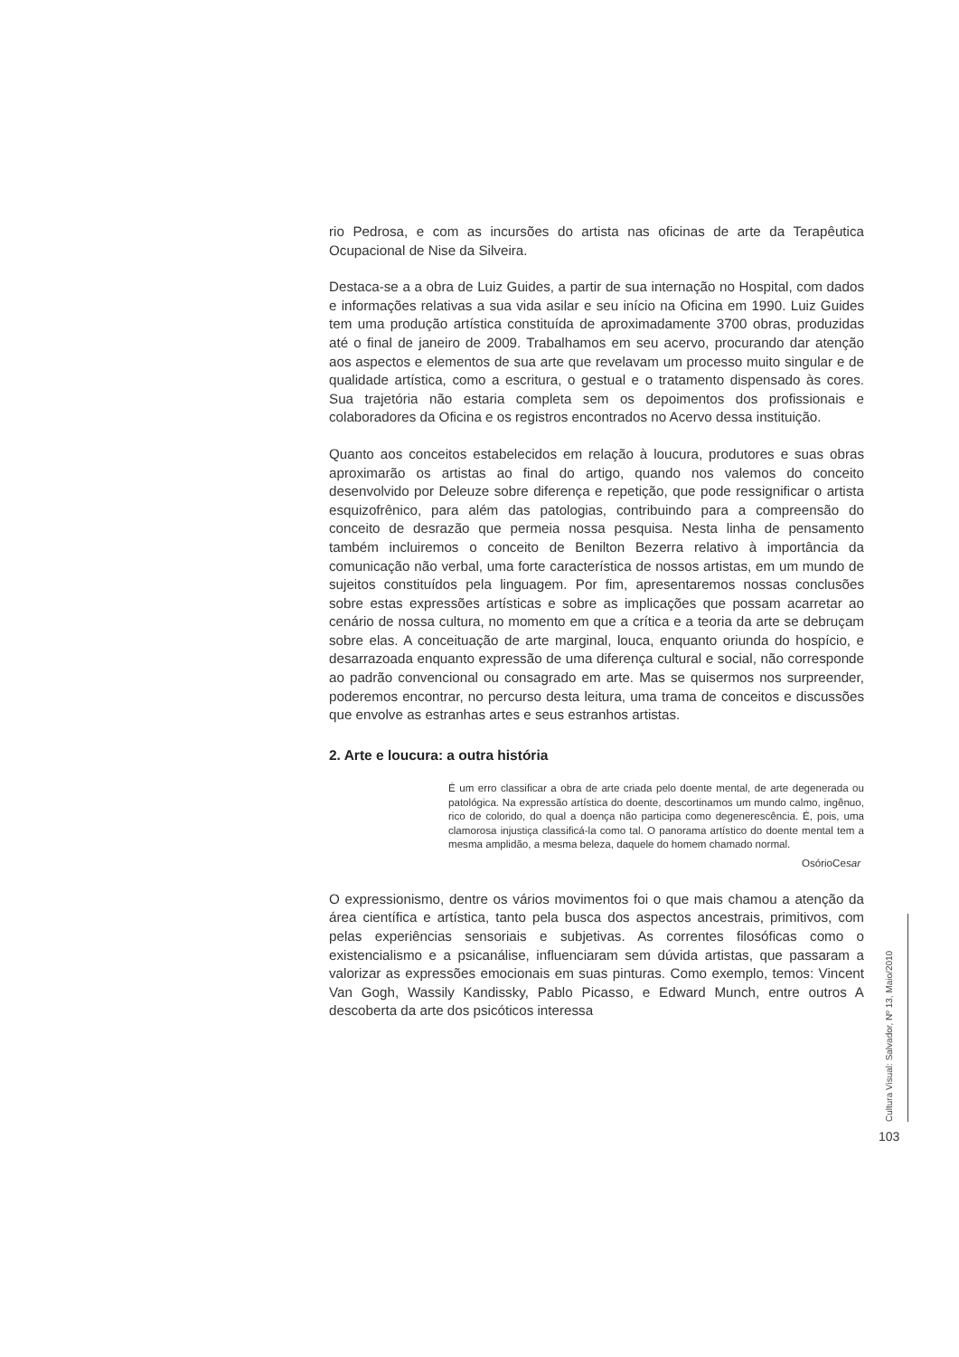rio Pedrosa, e com as incursões do artista nas oficinas de arte da Terapêutica Ocupacional de Nise da Silveira.
Destaca-se a a obra de Luiz Guides, a partir de sua internação no Hospital, com dados e informações relativas a sua vida asilar e seu início na Oficina em 1990. Luiz Guides tem uma produção artística constituída de aproximadamente 3700 obras, produzidas até o final de janeiro de 2009. Trabalhamos em seu acervo, procurando dar atenção aos aspectos e elementos de sua arte que revelavam um processo muito singular e de qualidade artística, como a escritura, o gestual e o tratamento dispensado às cores. Sua trajetória não estaria completa sem os depoimentos dos profissionais e colaboradores da Oficina e os registros encontrados no Acervo dessa instituição.
Quanto aos conceitos estabelecidos em relação à loucura, produtores e suas obras aproximarão os artistas ao final do artigo, quando nos valemos do conceito desenvolvido por Deleuze sobre diferença e repetição, que pode ressignificar o artista esquizofrênico, para além das patologias, contribuindo para a compreensão do conceito de desrazão que permeia nossa pesquisa. Nesta linha de pensamento também incluiremos o conceito de Benilton Bezerra relativo à importância da comunicação não verbal, uma forte característica de nossos artistas, em um mundo de sujeitos constituídos pela linguagem. Por fim, apresentaremos nossas conclusões sobre estas expressões artísticas e sobre as implicações que possam acarretar ao cenário de nossa cultura, no momento em que a crítica e a teoria da arte se debruçam sobre elas. A conceituação de arte marginal, louca, enquanto oriunda do hospício, e desarrazoada enquanto expressão de uma diferença cultural e social, não corresponde ao padrão convencional ou consagrado em arte. Mas se quisermos nos surpreender, poderemos encontrar, no percurso desta leitura, uma trama de conceitos e discussões que envolve as estranhas artes e seus estranhos artistas.
2. Arte e loucura: a outra história
É um erro classificar a obra de arte criada pelo doente mental, de arte degenerada ou patológica. Na expressão artística do doente, descortinamos um mundo calmo, ingênuo, rico de colorido, do qual a doença não participa como degenerescência. É, pois, uma clamorosa injustiça classificá-la como tal. O panorama artístico do doente mental tem a mesma amplidão, a mesma beleza, daquele do homem chamado normal.
OsórioCesar
O expressionismo, dentre os vários movimentos foi o que mais chamou a atenção da área científica e artística, tanto pela busca dos aspectos ancestrais, primitivos, com pelas experiências sensoriais e subjetivas. As correntes filosóficas como o existencialismo e a psicanálise, influenciaram sem dúvida artistas, que passaram a valorizar as expressões emocionais em suas pinturas. Como exemplo, temos: Vincent Van Gogh, Wassily Kandissky, Pablo Picasso, e Edward Munch, entre outros A descoberta da arte dos psicóticos interessa
Cultura Visual: Salvador, Nº 13, Maio/2010
103